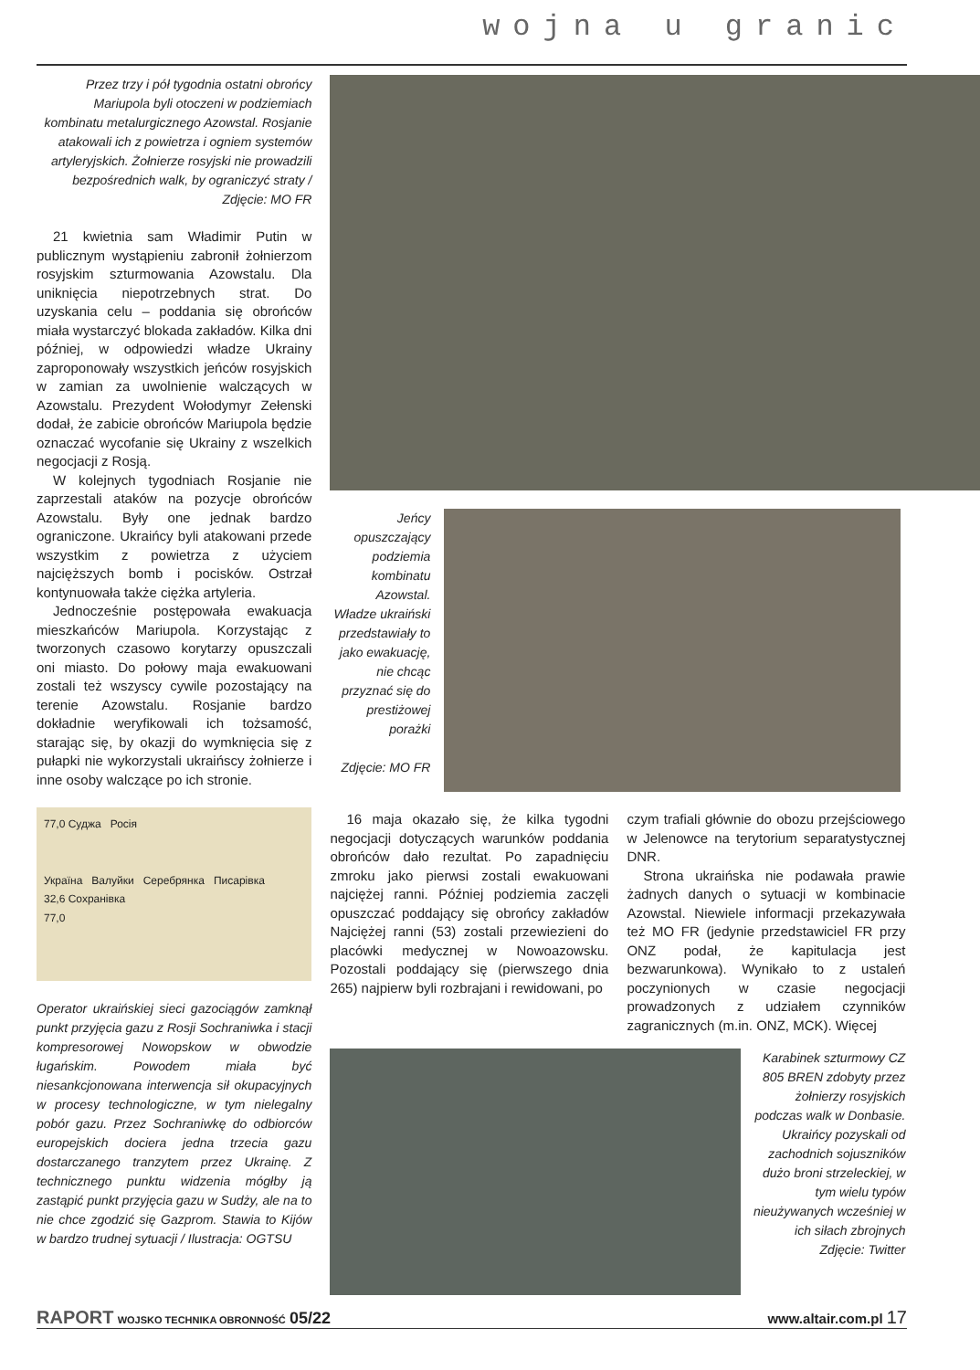wojna u granic
Przez trzy i pół tygodnia ostatni obrońcy Mariupola byli otoczeni w podziemiach kombinatu metalurgicznego Azowstal. Rosjanie atakowali ich z powietrza i ogniem systemów artyleryjskich. Żołnierze rosyjski nie prowadzili bezpośrednich walk, by ograniczyć straty / Zdjęcie: MO FR
21 kwietnia sam Władimir Putin w publicznym wystąpieniu zabronił żołnierzom rosyjskim szturmowania Azowstalu. Dla uniknięcia niepotrzebnych strat. Do uzyskania celu – poddania się obrońców miała wystarczyć blokada zakładów. Kilka dni później, w odpowiedzi władze Ukrainy zaproponowały wszystkich jeńców rosyjskich w zamian za uwolnienie walczących w Azowstalu. Prezydent Wołodymyr Zełenski dodał, że zabicie obrońców Mariupola będzie oznaczać wycofanie się Ukrainy z wszelkich negocjacji z Rosją.
W kolejnych tygodniach Rosjanie nie zaprzestali ataków na pozycje obrońców Azowstalu. Były one jednak bardzo ograniczone. Ukraińcy byli atakowani przede wszystkim z powietrza z użyciem najcięższych bomb i pocisków. Ostrzał kontynuowała także ciężka artyleria.
Jednocześnie postępowała ewakuacja mieszkańców Mariupola. Korzystając z tworzonych czasowo korytarzy opuszczali oni miasto. Do połowy maja ewakuowani zostali też wszyscy cywile pozostający na terenie Azowstalu. Rosjanie bardzo dokładnie weryfikowali ich tożsamość, starając się, by okazji do wymknięcia się z pułapki nie wykorzystali ukraińscy żołnierze i inne osoby walczące po ich stronie.
77,0 Суджа Росія
Україна Валуйки Серебрянка Писарівка
32,6 Сохранівка
77,0
Operator ukraińskiej sieci gazociągów zamknął punkt przyjęcia gazu z Rosji Sochraniwka i stacji kompresorowej Nowopskow w obwodzie ługańskim. Powodem miała być niesankcjonowana interwencja sił okupacyjnych w procesy technologiczne, w tym nielegalny pobór gazu. Przez Sochraniwkę do odbiorców europejskich dociera jedna trzecia gazu dostarczanego tranzytem przez Ukrainę. Z technicznego punktu widzenia mógłby ją zastąpić punkt przyjęcia gazu w Sudży, ale na to nie chce zgodzić się Gazprom. Stawia to Kijów w bardzo trudnej sytuacji / Ilustracja: OGTSU
Jeńcy opuszczający podziemia kombinatu Azowstal. Władze ukraiński przedstawiały to jako ewakuację, nie chcąc przyznać się do prestiżowej porażki
Zdjęcie: MO FR
16 maja okazało się, że kilka tygodni negocjacji dotyczących warunków poddania obrońców dało rezultat. Po zapadnięciu zmroku jako pierwsi zostali ewakuowani najciężej ranni. Później podziemia zaczęli opuszczać poddający się obrońcy zakładów Najciężej ranni (53) zostali przewiezieni do placówki medycznej w Nowoazowsku. Pozostali poddający się (pierwszego dnia 265) najpierw byli rozbrajani i rewidowani, po
czym trafiali głównie do obozu przejściowego w Jelenowce na terytorium separatystycznej DNR.
Strona ukraińska nie podawała prawie żadnych danych o sytuacji w kombinacie Azowstal. Niewiele informacji przekazywała też MO FR (jedynie przedstawiciel FR przy ONZ podał, że kapitulacja jest bezwarunkowa). Wynikało to z ustaleń poczynionych w czasie negocjacji prowadzonych z udziałem czynników zagranicznych (m.in. ONZ, MCK). Więcej
Karabinek szturmowy CZ 805 BREN zdobyty przez żołnierzy rosyjskich podczas walk w Donbasie. Ukraińcy pozyskali od zachodnich sojuszników dużo broni strzeleckiej, w tym wielu typów nieużywanych wcześniej w ich siłach zbrojnych Zdjęcie: Twitter
RAPORT WOJSKO TECHNIKA OBRONNOŚĆ 05/22 www.altair.com.pl 17